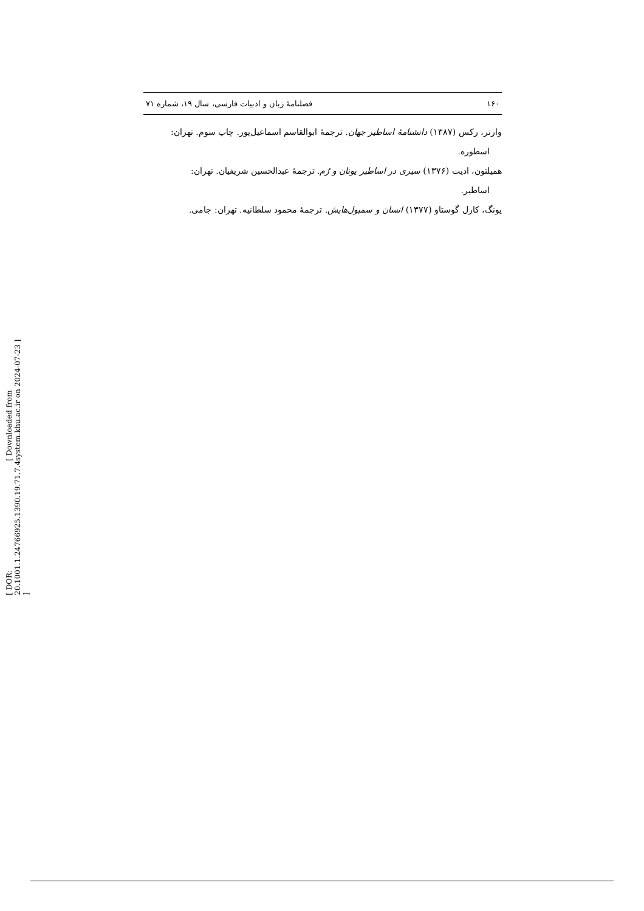۱۶۰ فصلنامهٔ زبان و ادبیات فارسی، سال ۱۹، شماره ۷۱
وارنر، رکس (۱۳۸۷) دانشنامهٔ اساطیر جهان. ترجمهٔ ابوالقاسم اسماعیل‌پور. چاپ سوم. تهران:
اسطوره.
همیلتون، ادیت (۱۳۷۶) سیری در اساطیر یونان و رُم. ترجمهٔ عبدالحسین شریفیان. تهران:
اساطیر.
یونگ، کارل گوستاو (۱۳۷۷) انسان و سمبول‌هایش. ترجمهٔ محمود سلطانیه. تهران: جامی.
[ DOR: 20.1001.1.24766925.1390.19.71.7.4 ] [ Downloaded from system.khu.ac.ir on 2024-07-23 ]